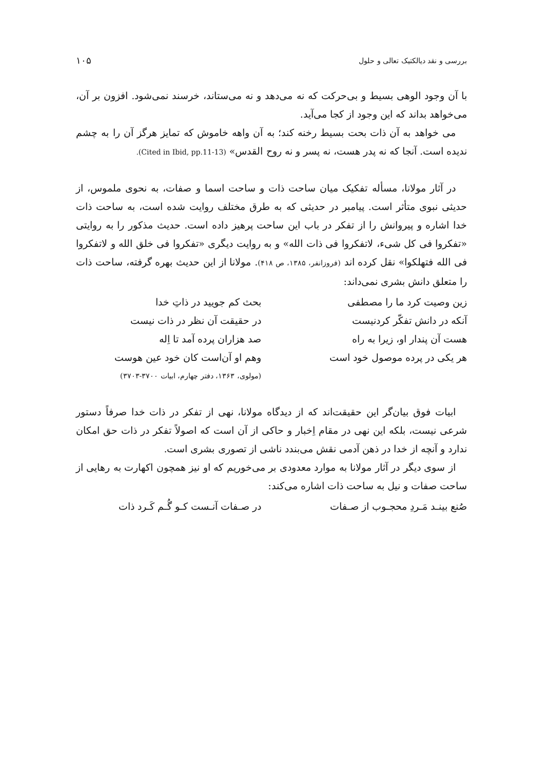بررسی و نقد دیالکتیک تعالی و حلول ۱۰۵
با آن وجود الوهی بسیط و بی‌حرکت که نه می‌دهد و نه می‌ستاند، خرسند نمی‌شود. افزون بر آن، می‌خواهد بداند که این وجود از کجا می‌آید.
می خواهد به آن ذات بحت بسیط رخنه کند؛ به آن واهه خاموش که تمایز هرگز آن را به چشم ندیده است. آنجا که نه پدر هست، نه پسر و نه روح القدس» (Cited in Ibid, pp.11-13).
در آثار مولانا، مسأله تفکیک میان ساحت ذات و ساحت اسما و صفات، به نحوی ملموس، از حدیثی نبوی متأثر است. پیامبر در حدیثی که به طرق مختلف روایت شده است، به ساحت ذات خدا اشاره و پیروانش را از تفکر در باب این ساحت پرهیز داده است. حدیث مذکور را به روایتی «تفکروا فی کل شیء، لاتفکروا فی ذات الله» و به روایت دیگری «تفکروا فی خلق الله و لاتفکروا فی الله فتهلکوا» نقل کرده اند (فروزانفر، ۱۳۸۵، ص ۴۱۸). مولانا از این حدیث بهره گرفته، ساحت ذات را متعلق دانش بشری نمی‌داند:
زین وصیت کرد ما را مصطفی
بحث کم جویید در ذاتِ خدا
آنکه در دانش تفکّر کردنیست
در حقیقت آن نظر در ذات نیست
هست آن پندار او، زیرا به راه
صد هزاران پرده آمد تا اِله
هر یکی در پرده موصول خود است
وهم او آن‌است کان خود عین هوست
(مولوی، ۱۳۶۳، دفتر چهارم، ابیات ۳۷۰۰-۳۷۰۳)
ابیات فوق بیان‌گر این حقیقت‌اند که از دیدگاه مولانا، نهی از تفکر در ذات خدا صرفاً دستور شرعی نیست، بلکه این نهی در مقام اِخبار و حاکی از آن است که اصولاً تفکر در ذات حق امکان ندارد و آنچه از خدا در ذهن آدمی نقش می‌بندد ناشی از تصوری بشری است.
از سوی دیگر در آثار مولانا به موارد معدودی بر می‌خوریم که او نیز همچون اکهارت به رهایی از ساحت صفات و نیل به ساحت ذات اشاره می‌کند:
صُنع بینـد مَـردِ محجـوب از صـفات
در صـفات آنـست کـو گُـم کَـرد ذات